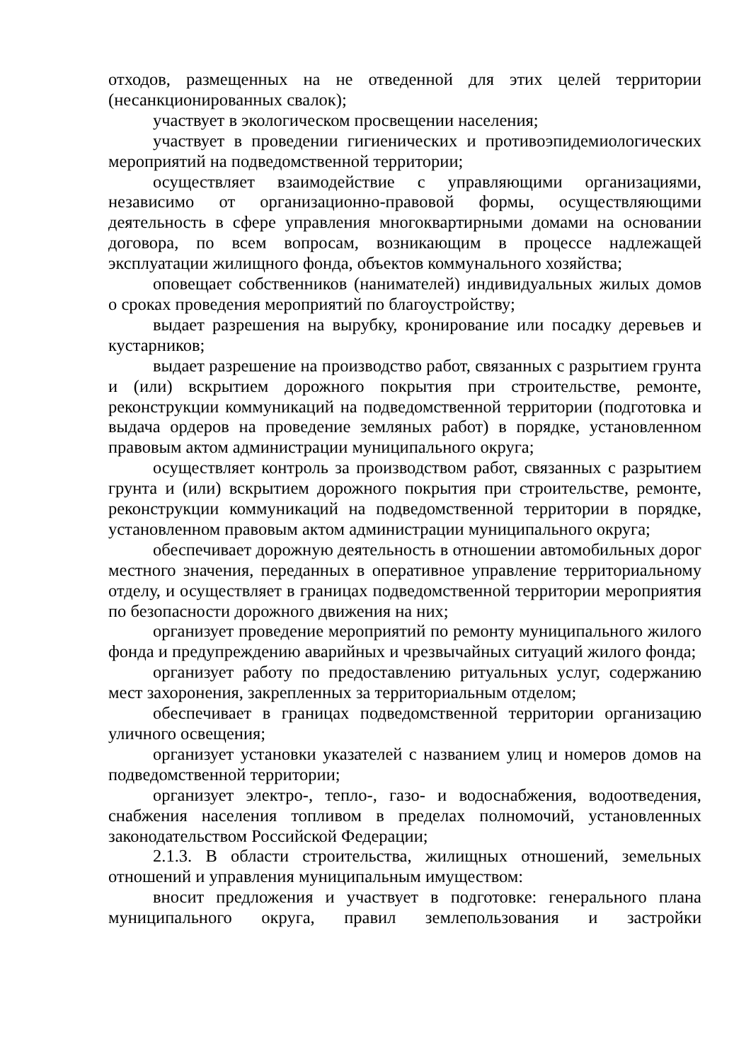отходов, размещенных на не отведенной для этих целей территории (несанкционированных свалок);
участвует в экологическом просвещении населения;
участвует в проведении гигиенических и противоэпидемиологических мероприятий на подведомственной территории;
осуществляет взаимодействие с управляющими организациями, независимо от организационно-правовой формы, осуществляющими деятельность в сфере управления многоквартирными домами на основании договора, по всем вопросам, возникающим в процессе надлежащей эксплуатации жилищного фонда, объектов коммунального хозяйства;
оповещает собственников (нанимателей) индивидуальных жилых домов о сроках проведения мероприятий по благоустройству;
выдает разрешения на вырубку, кронирование или посадку деревьев и кустарников;
выдает разрешение на производство работ, связанных с разрытием грунта и (или) вскрытием дорожного покрытия при строительстве, ремонте, реконструкции коммуникаций на подведомственной территории (подготовка и выдача ордеров на проведение земляных работ) в порядке, установленном правовым актом администрации муниципального округа;
осуществляет контроль за производством работ, связанных с разрытием грунта и (или) вскрытием дорожного покрытия при строительстве, ремонте, реконструкции коммуникаций на подведомственной территории в порядке, установленном правовым актом администрации муниципального округа;
обеспечивает дорожную деятельность в отношении автомобильных дорог местного значения, переданных в оперативное управление территориальному отделу, и осуществляет в границах подведомственной территории мероприятия по безопасности дорожного движения на них;
организует проведение мероприятий по ремонту муниципального жилого фонда и предупреждению аварийных и чрезвычайных ситуаций жилого фонда;
организует работу по предоставлению ритуальных услуг, содержанию мест захоронения, закрепленных за территориальным отделом;
обеспечивает в границах подведомственной территории организацию уличного освещения;
организует установки указателей с названием улиц и номеров домов на подведомственной территории;
организует электро-, тепло-, газо- и водоснабжения, водоотведения, снабжения населения топливом в пределах полномочий, установленных законодательством Российской Федерации;
2.1.3. В области строительства, жилищных отношений, земельных отношений и управления муниципальным имуществом:
вносит предложения и участвует в подготовке: генерального плана муниципального округа, правил землепользования и застройки